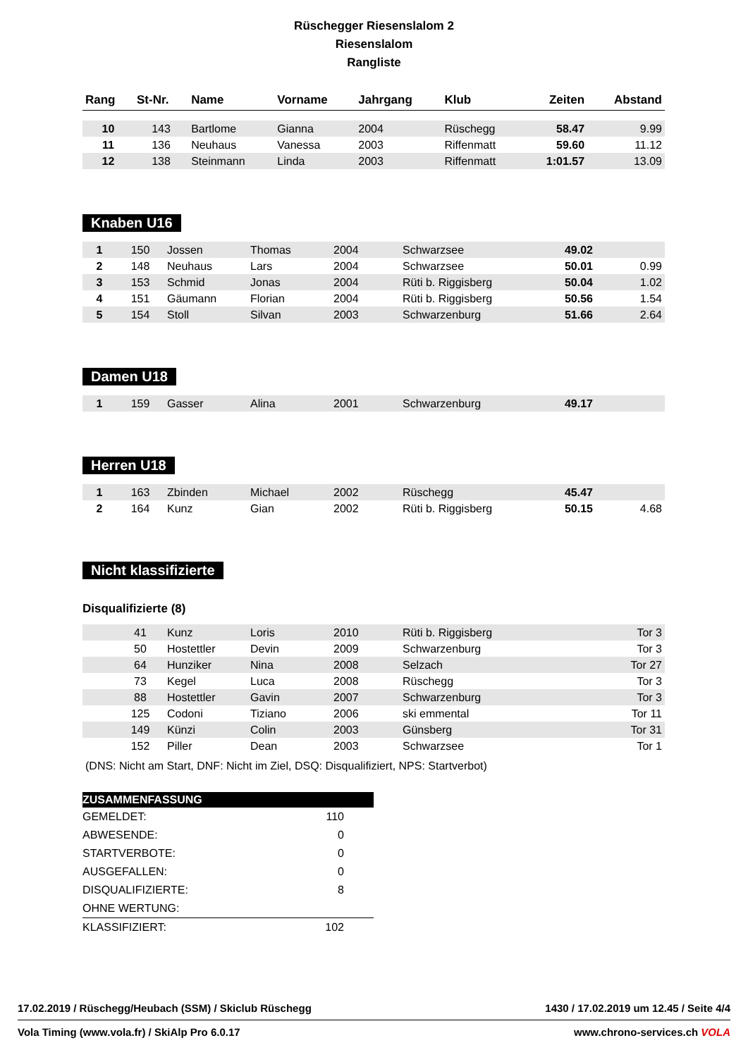Rüschegger Riesenslalom 2
Riesenslalom
Rangliste
| Rang | St-Nr. | Name | Vorname | Jahrgang | Klub | Zeiten | Abstand |
| --- | --- | --- | --- | --- | --- | --- | --- |
| 10 | 143 | Bartlome | Gianna | 2004 | Rüschegg | 58.47 | 9.99 |
| 11 | 136 | Neuhaus | Vanessa | 2003 | Riffenmatt | 59.60 | 11.12 |
| 12 | 138 | Steinmann | Linda | 2003 | Riffenmatt | 1:01.57 | 13.09 |
Knaben U16
| 1 | 150 | Jossen | Thomas | 2004 | Schwarzsee | 49.02 | |
| 2 | 148 | Neuhaus | Lars | 2004 | Schwarzsee | 50.01 | 0.99 |
| 3 | 153 | Schmid | Jonas | 2004 | Rüti b. Riggisberg | 50.04 | 1.02 |
| 4 | 151 | Gäumann | Florian | 2004 | Rüti b. Riggisberg | 50.56 | 1.54 |
| 5 | 154 | Stoll | Silvan | 2003 | Schwarzenburg | 51.66 | 2.64 |
Damen U18
| 1 | 159 | Gasser | Alina | 2001 | Schwarzenburg | 49.17 | |
Herren U18
| 1 | 163 | Zbinden | Michael | 2002 | Rüschegg | 45.47 | |
| 2 | 164 | Kunz | Gian | 2002 | Rüti b. Riggisberg | 50.15 | 4.68 |
Nicht klassifizierte
Disqualifizierte (8)
| | 41 | Kunz | Loris | 2010 | Rüti b. Riggisberg | Tor 3 |
| | 50 | Hostettler | Devin | 2009 | Schwarzenburg | Tor 3 |
| | 64 | Hunziker | Nina | 2008 | Selzach | Tor 27 |
| | 73 | Kegel | Luca | 2008 | Rüschegg | Tor 3 |
| | 88 | Hostettler | Gavin | 2007 | Schwarzenburg | Tor 3 |
| | 125 | Codoni | Tiziano | 2006 | ski emmental | Tor 11 |
| | 149 | Künzi | Colin | 2003 | Günsberg | Tor 31 |
| | 152 | Piller | Dean | 2003 | Schwarzsee | Tor 1 |
(DNS: Nicht am Start, DNF: Nicht im Ziel, DSQ: Disqualifiziert, NPS: Startverbot)
| ZUSAMMENFASSUNG | |
| GEMELDET: | 110 |
| ABWESENDE: | 0 |
| STARTVERBOTE: | 0 |
| AUSGEFALLEN: | 0 |
| DISQUALIFIZIERTE: | 8 |
| OHNE WERTUNG: | |
| KLASSIFIZIERT: | 102 |
17.02.2019 / Rüschegg/Heubach (SSM) / Skiclub Rüschegg 1430 / 17.02.2019 um 12.45 / Seite 4/4
Vola Timing (www.vola.fr) / SkiAlp Pro 6.0.17 www.chrono-services.ch VOLA